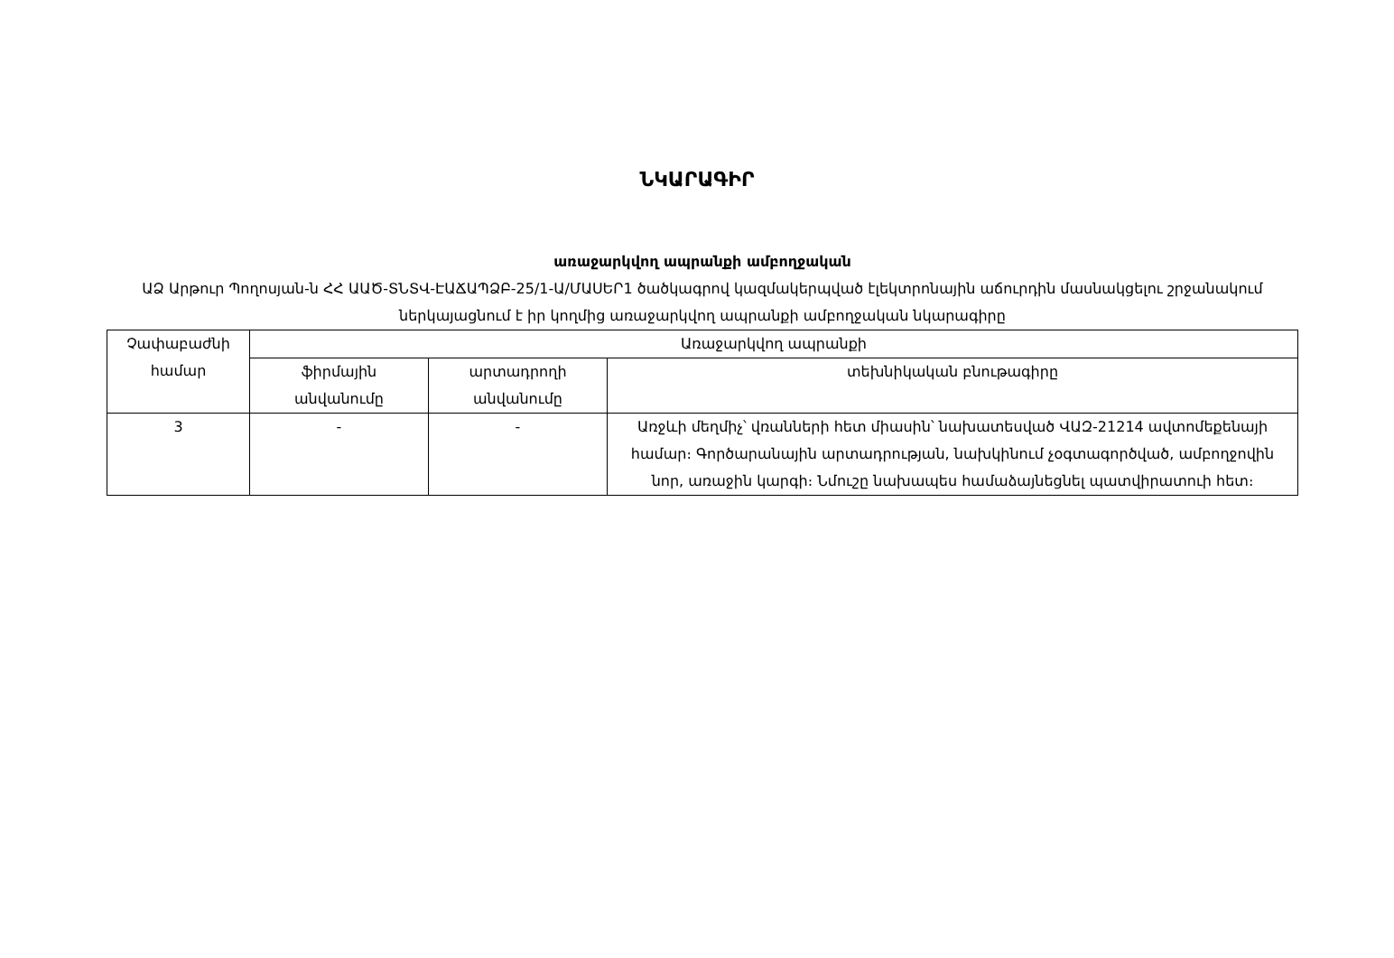ՆԿԱՐԱԳԻՐ
առաջարկվող ապրանքի ամբողջական
ԱՁ Արթուր Պողոսյան-ն ՀՀ ԱԱԾ-ՏՆՏՎ-ԷԱՃԱՊՁԲ-25/1-Ա/ՄԱՍԵՐ1 ծածկագրով կազմակերպված էլեկտրոնային աճուրդին մասնակցելու շրջանակում ներկայացնում է իր կողմից առաջարկվող ապրանքի ամբողջական նկարագիրը
| Չափաբաժնի համար | Առաջարկվող ապրանքի | | |
| | ֆիրմային անվանումը | արտադրողի անվանումը | տեխնիկական բնութագիրը |
| 3 | - | - | Առջևի մեղմիչ՝ վռանների հետ միասին՝ նախատեսված ՎԱԶ-21214 ավտոմեքենայի համար։ Գործարանային արտադրության, նախկինում չօգտագործված, ամբողջովին նոր, առաջին կարգի։ Նմուշը նախապես համաձայնեցնել պատվիրատուի հետ։ |